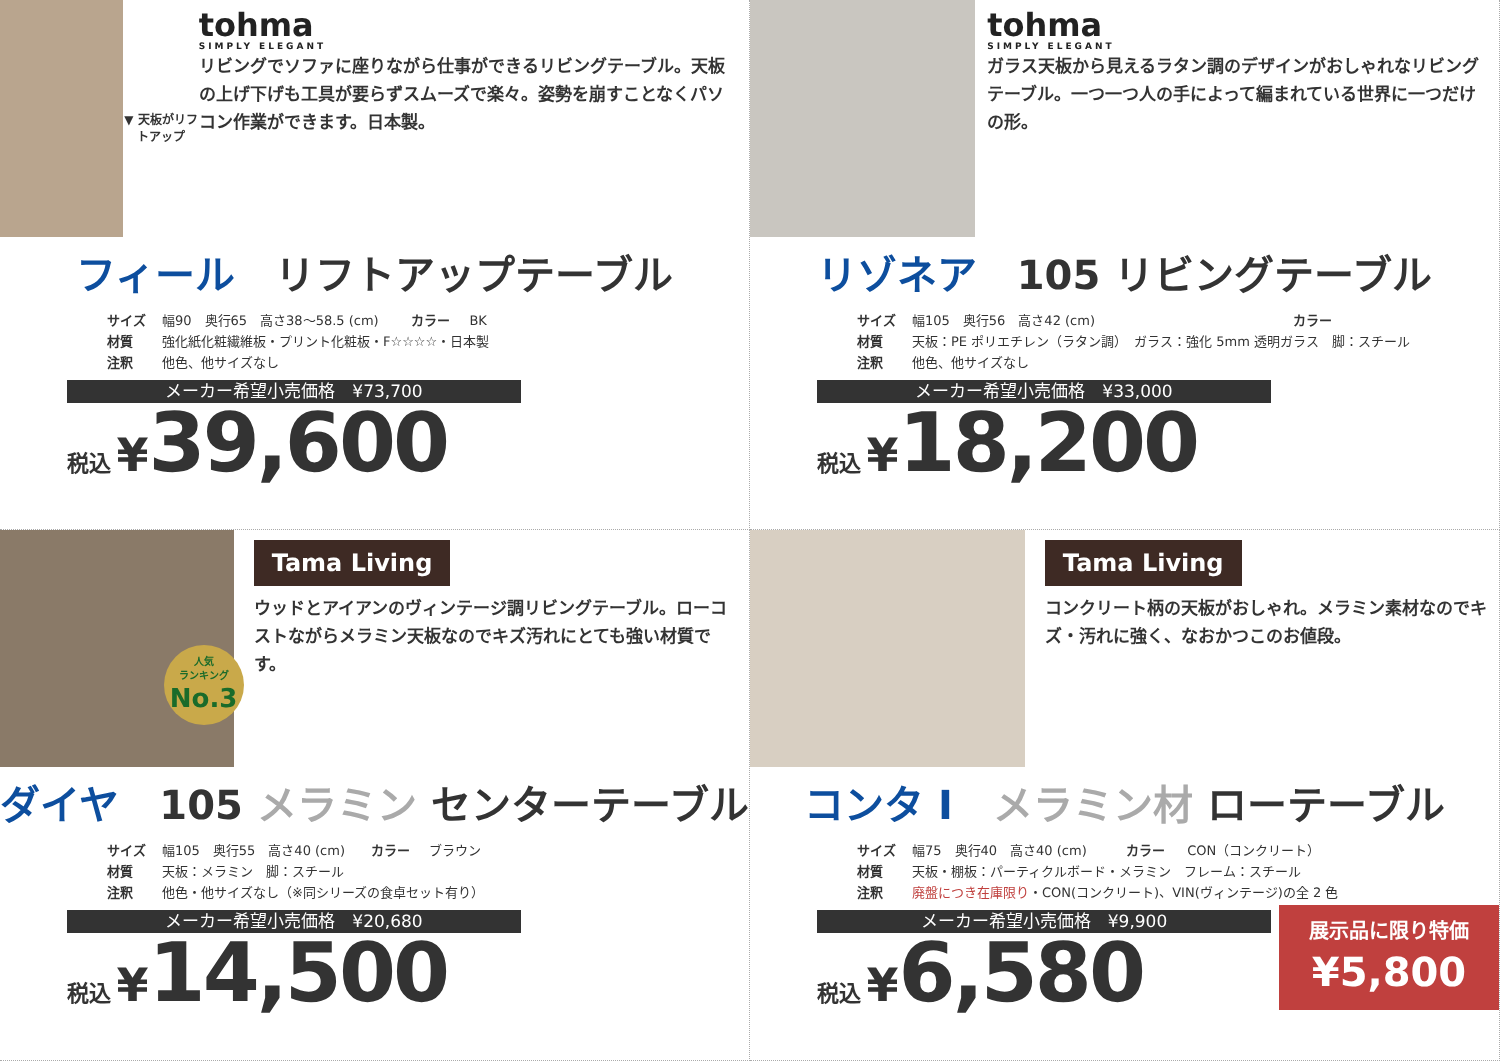▼ 天板がリフトアップ
tohma
SIMPLY ELEGANT
リビングでソファに座りながら仕事ができるリビングテーブル。天板の上げ下げも工具が要らずスムーズで楽々。姿勢を崩すことなくパソコン作業ができます。日本製。
フィール　リフトアップテーブル
| サイズ | 幅90 奥行65 高さ38～58.5 (cm) | カラー | BK |
| 材質 | 強化紙化粧繊維板・プリント化粧板・F☆☆☆☆・日本製 | | |
| 注釈 | 他色、他サイズなし | | |
メーカー希望小売価格　¥73,700
税込 ¥39,600
tohma
SIMPLY ELEGANT
ガラス天板から見えるラタン調のデザインがおしゃれなリビングテーブル。一つ一つ人の手によって編まれている世界に一つだけの形。
リゾネア　105 リビングテーブル
| サイズ | 幅105 奥行56 高さ42 (cm) | カラー | |
| 材質 | 天板：PE ポリエチレン（ラタン調） ガラス：強化 5mm 透明ガラス 脚：スチール | | |
| 注釈 | 他色、他サイズなし | | |
メーカー希望小売価格　¥33,000
税込 ¥18,200
人気
ランキング
No.3
Tama Living
ウッドとアイアンのヴィンテージ調リビングテーブル。ローコストながらメラミン天板なのでキズ汚れにとても強い材質です。
ダイヤ　105 メラミン センターテーブル
| サイズ | 幅105 奥行55 高さ40 (cm) | カラー | ブラウン |
| 材質 | 天板：メラミン 脚：スチール | | |
| 注釈 | 他色・他サイズなし（※同シリーズの食卓セット有り） | | |
メーカー希望小売価格　¥20,680
税込 ¥14,500
Tama Living
コンクリート柄の天板がおしゃれ。メラミン素材なのでキズ・汚れに強く、なおかつこのお値段。
コンタ I　メラミン材 ローテーブル
| サイズ | 幅75 奥行40 高さ40 (cm) | カラー | CON（コンクリート） |
| 材質 | 天板・棚板：パーティクルボード・メラミン フレーム：スチール | | |
| 注釈 | 廃盤につき在庫限り ・CON(コンクリート)、VIN(ヴィンテージ)の全 2 色 | | |
メーカー希望小売価格　¥9,900
税込 ¥6,580
展示品に限り特価
¥5,800